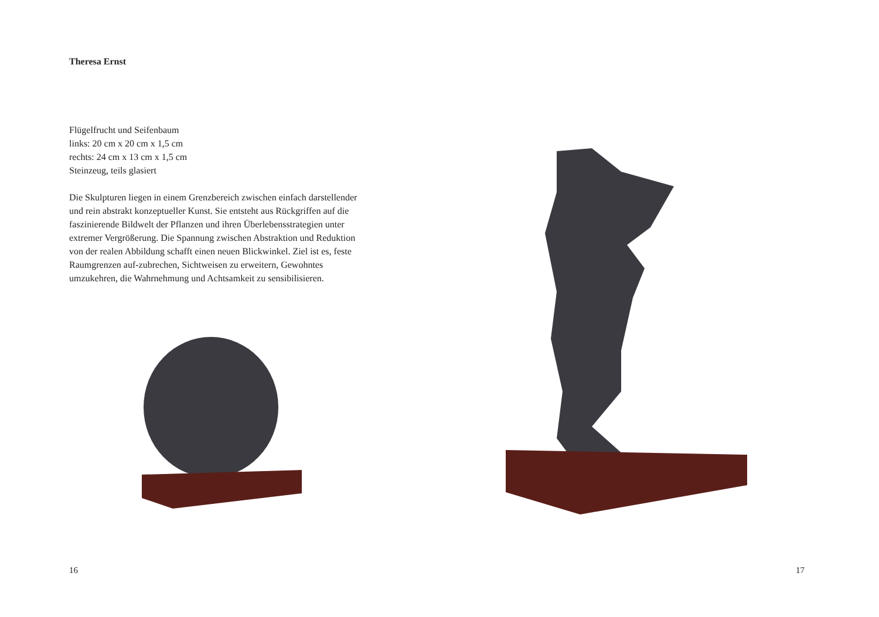Theresa Ernst
Flügelfrucht und Seifenbaum
links: 20 cm x 20 cm x 1,5 cm
rechts: 24 cm x 13 cm x 1,5 cm
Steinzeug, teils glasiert
Die Skulpturen liegen in einem Grenzbereich zwischen einfach darstellender und rein abstrakt konzeptueller Kunst. Sie entsteht aus Rückgriffen auf die faszinierende Bildwelt der Pflanzen und ihren Überlebensstrategien unter extremer Vergrößerung. Die Spannung zwischen Abstraktion und Reduktion von der realen Abbildung schafft einen neuen Blickwinkel. Ziel ist es, feste Raumgrenzen auf-zubrechen, Sichtweisen zu erweitern, Gewohntes umzukehren, die Wahrnehmung und Achtsamkeit zu sensibilisieren.
16 17